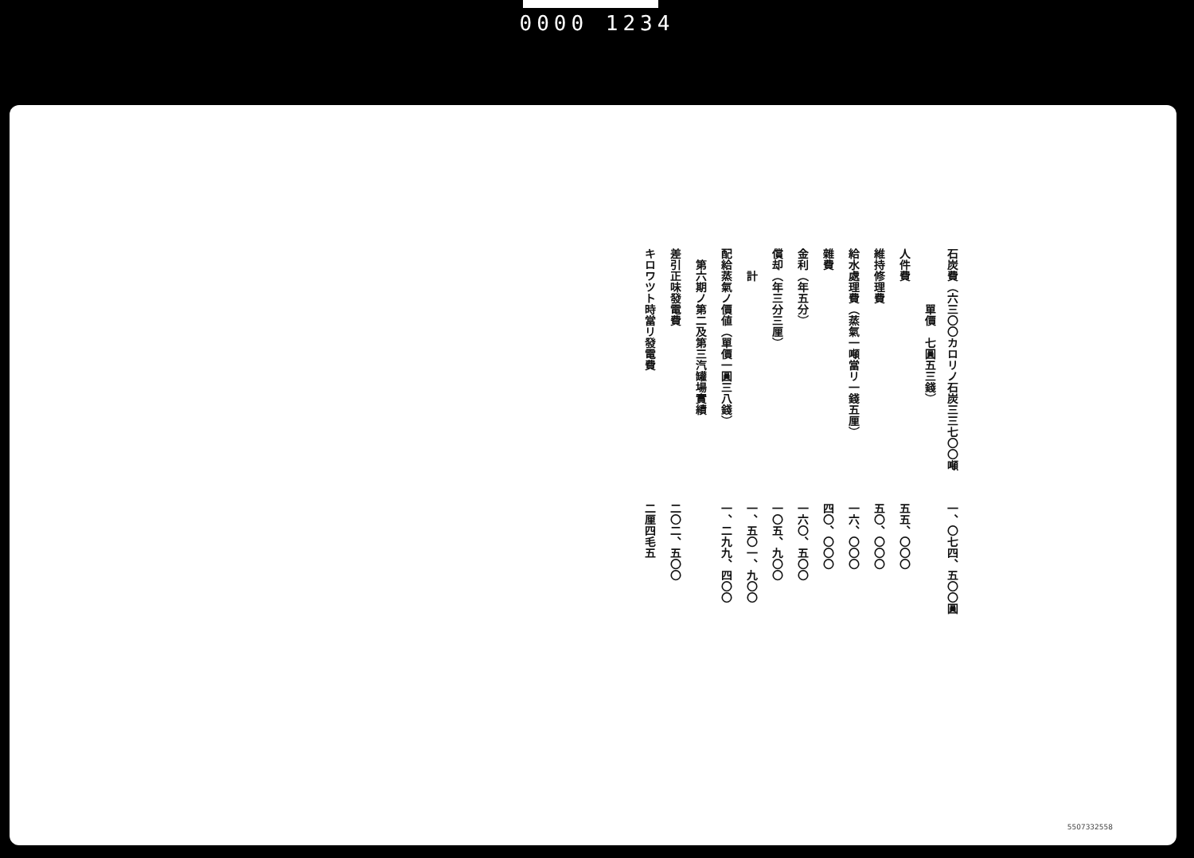0000 1234
| 石炭費（六三〇〇カロリノ石炭三三七〇〇噸 單價 七圓五三錢） | 一、〇七四、五〇〇圓 |
| 人件費 | 五五、〇〇〇 |
| 維持修理費 | 五〇、〇〇〇 |
| 給水處理費（蒸氣一噸當リ一錢五厘） | 一六、〇〇〇 |
| 雜費 | 四〇、〇〇〇 |
| 金利（年五分） | 一六〇、五〇〇 |
| 償却（年三分三厘） | 一〇五、九〇〇 |
| 計 | 一、五〇一、九〇〇 |
| 配給蒸氣ノ價値（單價一圓三八錢） | 一、二九九、四〇〇 |
| 第六期ノ第二及第三汽罐場實績 | |
| 差引正味發電費 | 二〇二、五〇〇 |
| キロワツト時當リ發電費 | 二厘四毛五 |
5507332558